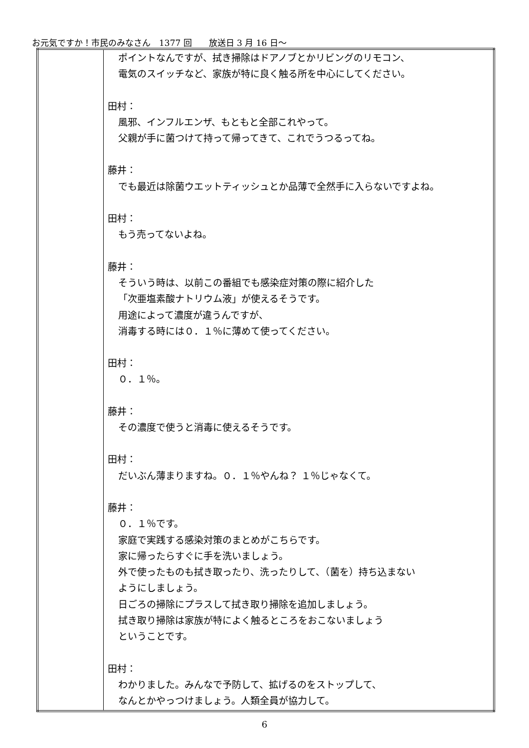お元気ですか！市民のみなさん　1377 回　　放送日 3 月 16 日～
| | ポイントなんですが、拭き掃除はドアノブとかリビングのリモコン、 電気のスイッチなど、家族が特に良く触る所を中心にしてください。 田村： 風邪、インフルエンザ、もともと全部これやって。 父親が手に菌つけて持って帰ってきて、これでうつるってね。 藤井： でも最近は除菌ウエットティッシュとか品薄で全然手に入らないですよね。 田村： もう売ってないよね。 藤井： そういう時は、以前この番組でも感染症対策の際に紹介した 「次亜塩素酸ナトリウム液」が使えるそうです。 用途によって濃度が違うんですが、 消毒する時には０．１％に薄めて使ってください。 田村： ０．１％。 藤井： その濃度で使うと消毒に使えるそうです。 田村： だいぶん薄まりますね。０．１％やんね？ １％じゃなくて。 藤井： ０．１％です。 家庭で実践する感染対策のまとめがこちらです。 家に帰ったらすぐに手を洗いましょう。 外で使ったものも拭き取ったり、洗ったりして、（菌を）持ち込まない ようにしましょう。 日ごろの掃除にプラスして拭き取り掃除を追加しましょう。 拭き取り掃除は家族が特によく触るところをおこないましょう ということです。 田村： わかりました。みんなで予防して、拡げるのをストップして、 なんとかやっつけましょう。人類全員が協力して。 |
6